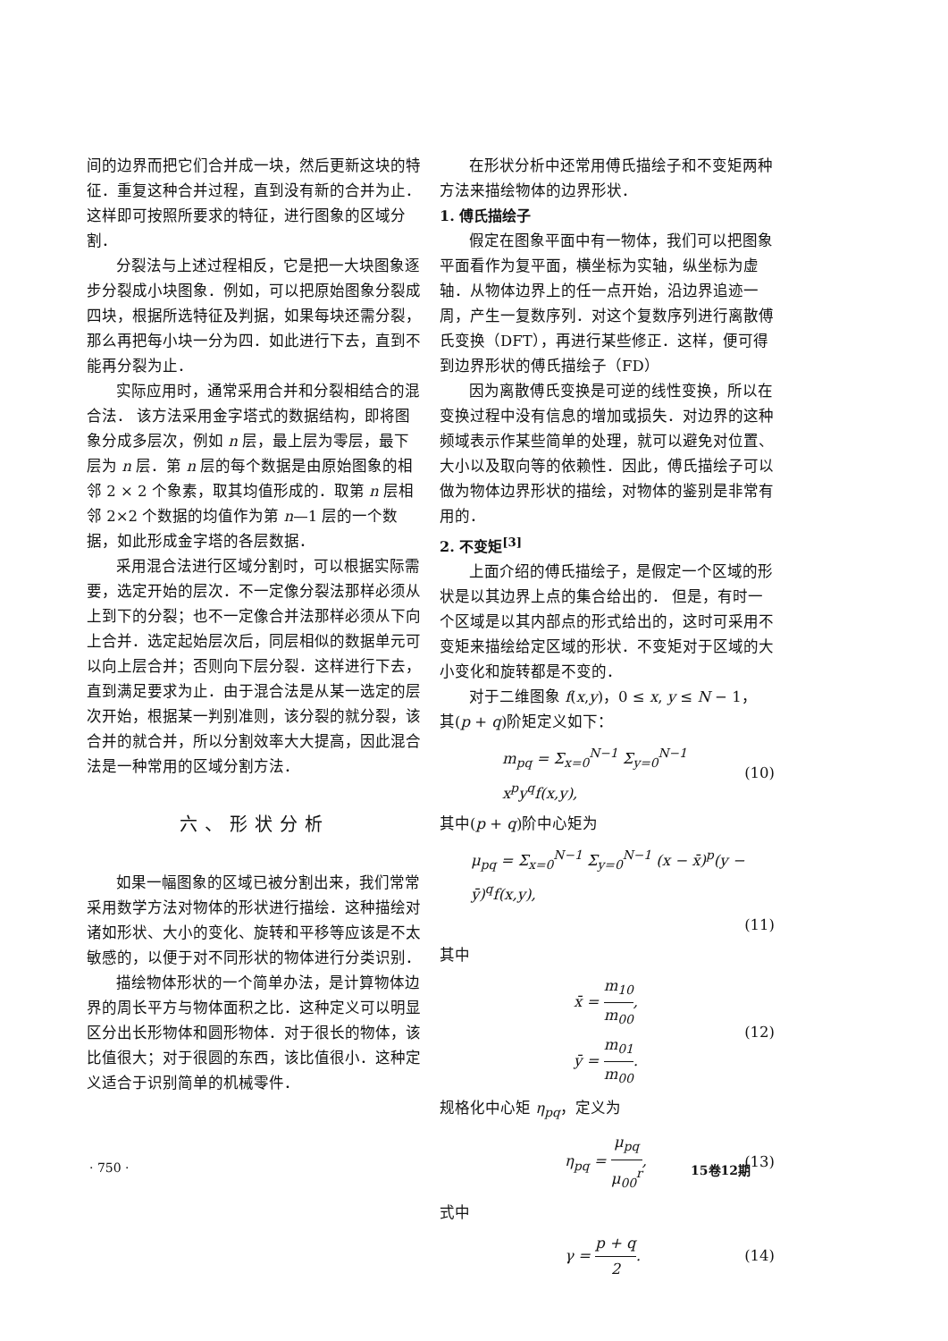间的边界而把它们合并成一块，然后更新这块的特征．重复这种合并过程，直到没有新的合并为止．这样即可按照所要求的特征，进行图象的区域分割．
分裂法与上述过程相反，它是把一大块图象逐步分裂成小块图象．例如，可以把原始图象分裂成四块，根据所选特征及判据，如果每块还需分裂，那么再把每小块一分为四．如此进行下去，直到不能再分裂为止．
实际应用时，通常采用合并和分裂相结合的混合法． 该方法采用金字塔式的数据结构，即将图象分成多层次，例如 n 层，最上层为零层，最下层为 n 层．第 n 层的每个数据是由原始图象的相邻 2 × 2 个象素，取其均值形成的．取第 n 层相邻 2×2 个数据的均值作为第 n—1 层的一个数据，如此形成金字塔的各层数据．
采用混合法进行区域分割时，可以根据实际需要，选定开始的层次．不一定像分裂法那样必须从上到下的分裂；也不一定像合并法那样必须从下向上合并．选定起始层次后，同层相似的数据单元可以向上层合并；否则向下层分裂．这样进行下去，直到满足要求为止．由于混合法是从某一选定的层次开始，根据某一判别准则，该分裂的就分裂，该合并的就合并，所以分割效率大大提高，因此混合法是一种常用的区域分割方法．
六、形状分析
如果一幅图象的区域已被分割出来，我们常常采用数学方法对物体的形状进行描绘．这种描绘对诸如形状、大小的变化、旋转和平移等应该是不太敏感的，以便于对不同形状的物体进行分类识别．
描绘物体形状的一个简单办法，是计算物体边界的周长平方与物体面积之比．这种定义可以明显区分出长形物体和圆形物体．对于很长的物体，该比值很大；对于很圆的东西，该比值很小．这种定义适合于识别简单的机械零件．
在形状分析中还常用傅氏描绘子和不变矩两种方法来描绘物体的边界形状．
1. 傅氏描绘子
假定在图象平面中有一物体，我们可以把图象平面看作为复平面，横坐标为实轴，纵坐标为虚轴．从物体边界上的任一点开始，沿边界追迹一周，产生一复数序列．对这个复数序列进行离散傅氏变换（DFT），再进行某些修正．这样，便可得到边界形状的傅氏描绘子（FD）
因为离散傅氏变换是可逆的线性变换，所以在变换过程中没有信息的增加或损失．对边界的这种频域表示作某些简单的处理，就可以避免对位置、大小以及取向等的依赖性．因此，傅氏描绘子可以做为物体边界形状的描绘，对物体的鉴别是非常有用的．
2. 不变矩<sup>[3]</sup>
上面介绍的傅氏描绘子，是假定一个区域的形状是以其边界上点的集合给出的． 但是，有时一个区域是以其内部点的形式给出的，这时可采用不变矩来描绘给定区域的形状．不变矩对于区域的大小变化和旋转都是不变的．
对于二维图象 f(x,y)，0 ≤ x, y ≤ N − 1，
其(p + q)阶矩定义如下：
m<sub>pq</sub> = Σ<sub>x=0</sub><sup>N−1</sup> Σ<sub>y=0</sub><sup>N−1</sup> x<sup>p</sup>y<sup>q</sup>f(x,y), (10)
其中(p + q)阶中心矩为
μ<sub>pq</sub> = Σ<sub>x=0</sub><sup>N−1</sup> Σ<sub>y=0</sub><sup>N−1</sup> (x − x̄)<sup>p</sup>(y − ȳ)<sup>q</sup>f(x,y),
(11)
其中
x̄ = m<sub>10</sub> m<sub>00</sub>,
ȳ = m<sub>01</sub> m<sub>00</sub>. (12)
规格化中心矩 η<sub>pq</sub>，定义为
η<sub>pq</sub> = μ<sub>pq</sub> μ<sub>00</sub><sup>r</sup>, (13)
式中
γ = p + q 2. (14)
· 750 · 15卷12期